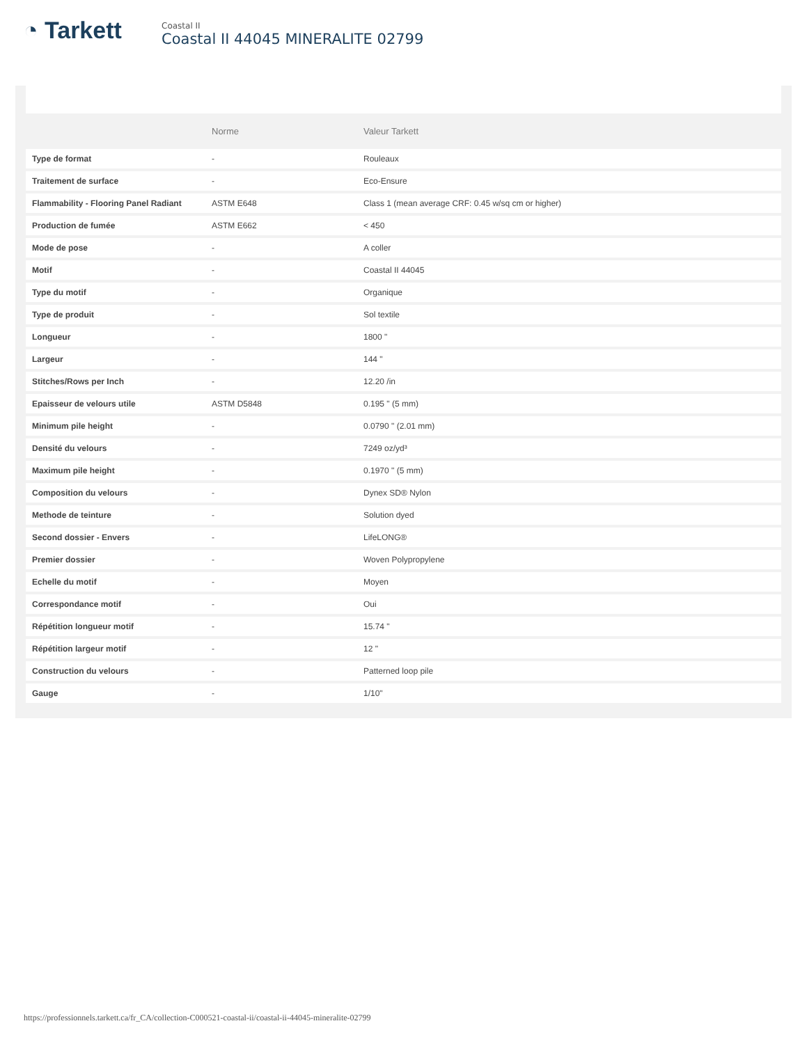◔ Tarkett
Coastal II
Coastal II 44045 MINERALITE 02799
| | Norme | Valeur Tarkett |
| --- | --- | --- |
| Type de format | - | Rouleaux |
| Traitement de surface | - | Eco-Ensure |
| Flammability - Flooring Panel Radiant | ASTM E648 | Class 1 (mean average CRF: 0.45 w/sq cm or higher) |
| Production de fumée | ASTM E662 | < 450 |
| Mode de pose | - | A coller |
| Motif | - | Coastal II 44045 |
| Type du motif | - | Organique |
| Type de produit | - | Sol textile |
| Longueur | - | 1800 " |
| Largeur | - | 144 " |
| Stitches/Rows per Inch | - | 12.20 /in |
| Epaisseur de velours utile | ASTM D5848 | 0.195 " (5 mm) |
| Minimum pile height | - | 0.0790 " (2.01 mm) |
| Densité du velours | - | 7249 oz/yd³ |
| Maximum pile height | - | 0.1970 " (5 mm) |
| Composition du velours | - | Dynex SD® Nylon |
| Methode de teinture | - | Solution dyed |
| Second dossier - Envers | - | LifeLONG® |
| Premier dossier | - | Woven Polypropylene |
| Echelle du motif | - | Moyen |
| Correspondance motif | - | Oui |
| Répétition longueur motif | - | 15.74 " |
| Répétition largeur motif | - | 12 " |
| Construction du velours | - | Patterned loop pile |
| Gauge | - | 1/10" |
https://professionnels.tarkett.ca/fr_CA/collection-C000521-coastal-ii/coastal-ii-44045-mineralite-02799